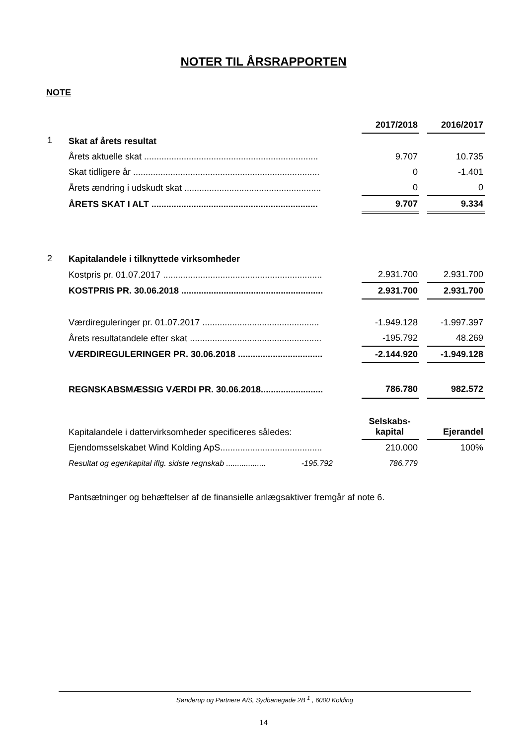NOTER TIL ÅRSRAPPORTEN
NOTE
| | | 2017/2018 | | 2016/2017 |
| 1 | Skat af årets resultat | | | |
| | Årets aktuelle skat ...................................................................... | 9.707 | | 10.735 |
| | Skat tidligere år ........................................................................... | 0 | | -1.401 |
| | Årets ændring i udskudt skat ....................................................... | 0 | | 0 |
| | ÅRETS SKAT I ALT ................................................................... | 9.707 | | 9.334 |
| 2 | Kapitalandele i tilknyttede virksomheder | | | |
| | Kostpris pr. 01.07.2017 ................................................................ | 2.931.700 | | 2.931.700 |
| | KOSTPRIS PR. 30.06.2018 ......................................................... | 2.931.700 | | 2.931.700 |
| | Værdireguleringer pr. 01.07.2017 ............................................... | -1.949.128 | | -1.997.397 |
| | Årets resultatandele efter skat ..................................................... | -195.792 | | 48.269 |
| | VÆRDIREGULERINGER PR. 30.06.2018 .................................. | -2.144.920 | | -1.949.128 |
| | REGNSKABSMÆSSIG VÆRDI PR. 30.06.2018......................... | 786.780 | | 982.572 |
| | Kapitalandele i dattervirksomheder specificeres således: | Selskabs- kapital | | Ejerandel |
| | Ejendomsselskabet Wind Kolding ApS......................................... | 210.000 | | 100% |
| | Resultat og egenkapital iflg. sidste regnskab .................. -195.792 | 786.779 | | |
| | Pantsætninger og behæftelser af de finansielle anlægsaktiver fremgår af note 6. | | | |
Sønderup og Partnere A/S, Sydbanegade 2B <sup>1</sup> , 6000 Kolding
14